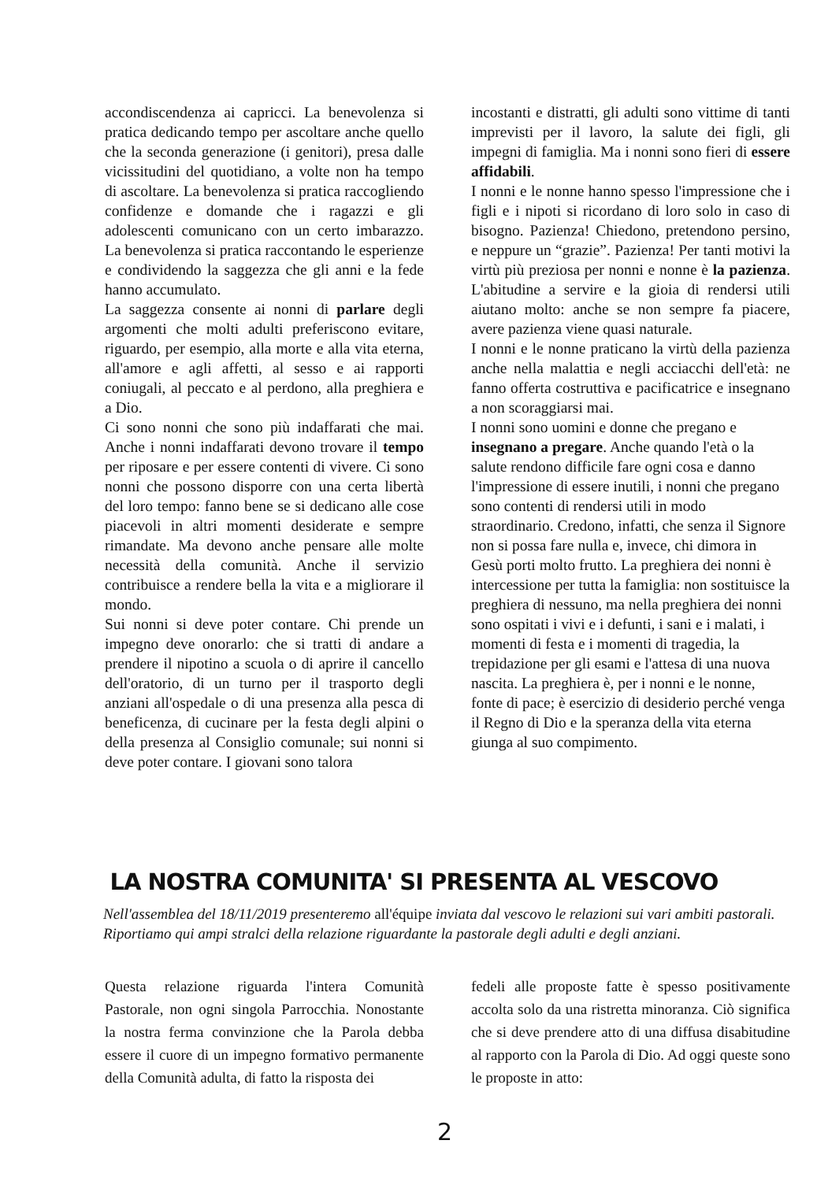accondiscendenza ai capricci. La benevolenza si pratica dedicando tempo per ascoltare anche quello che la seconda generazione (i genitori), presa dalle vicissitudini del quotidiano, a volte non ha tempo di ascoltare. La benevolenza si pratica raccogliendo confidenze e domande che i ragazzi e gli adolescenti comunicano con un certo imbarazzo. La benevolenza si pratica raccontando le esperienze e condividendo la saggezza che gli anni e la fede hanno accumulato.
La saggezza consente ai nonni di parlare degli argomenti che molti adulti preferiscono evitare, riguardo, per esempio, alla morte e alla vita eterna, all'amore e agli affetti, al sesso e ai rapporti coniugali, al peccato e al perdono, alla preghiera e a Dio.
Ci sono nonni che sono più indaffarati che mai. Anche i nonni indaffarati devono trovare il tempo per riposare e per essere contenti di vivere. Ci sono nonni che possono disporre con una certa libertà del loro tempo: fanno bene se si dedicano alle cose piacevoli in altri momenti desiderate e sempre rimandate. Ma devono anche pensare alle molte necessità della comunità. Anche il servizio contribuisce a rendere bella la vita e a migliorare il mondo.
Sui nonni si deve poter contare. Chi prende un impegno deve onorarlo: che si tratti di andare a prendere il nipotino a scuola o di aprire il cancello dell'oratorio, di un turno per il trasporto degli anziani all'ospedale o di una presenza alla pesca di beneficenza, di cucinare per la festa degli alpini o della presenza al Consiglio comunale; sui nonni si deve poter contare. I giovani sono talora
incostanti e distratti, gli adulti sono vittime di tanti imprevisti per il lavoro, la salute dei figli, gli impegni di famiglia. Ma i nonni sono fieri di essere affidabili.
I nonni e le nonne hanno spesso l'impressione che i figli e i nipoti si ricordano di loro solo in caso di bisogno. Pazienza! Chiedono, pretendono persino, e neppure un “grazie”. Pazienza! Per tanti motivi la virtù più preziosa per nonni e nonne è la pazienza. L'abitudine a servire e la gioia di rendersi utili aiutano molto: anche se non sempre fa piacere, avere pazienza viene quasi naturale.
I nonni e le nonne praticano la virtù della pazienza anche nella malattia e negli acciacchi dell'età: ne fanno offerta costruttiva e pacificatrice e insegnano a non scoraggiarsi mai.
I nonni sono uomini e donne che pregano e insegnano a pregare. Anche quando l'età o la salute rendono difficile fare ogni cosa e danno l'impressione di essere inutili, i nonni che pregano sono contenti di rendersi utili in modo straordinario. Credono, infatti, che senza il Signore non si possa fare nulla e, invece, chi dimora in Gesù porti molto frutto. La preghiera dei nonni è intercessione per tutta la famiglia: non sostituisce la preghiera di nessuno, ma nella preghiera dei nonni sono ospitati i vivi e i defunti, i sani e i malati, i momenti di festa e i momenti di tragedia, la trepidazione per gli esami e l'attesa di una nuova nascita. La preghiera è, per i nonni e le nonne, fonte di pace; è esercizio di desiderio perché venga il Regno di Dio e la speranza della vita eterna giunga al suo compimento.
LA NOSTRA COMUNITA' SI PRESENTA AL VESCOVO
Nell'assemblea del 18/11/2019 presenteremo all'équipe inviata dal vescovo le relazioni sui vari ambiti pastorali. Riportiamo qui ampi stralci della relazione riguardante la pastorale degli adulti e degli anziani.
Questa relazione riguarda l'intera Comunità Pastorale, non ogni singola Parrocchia. Nonostante la nostra ferma convinzione che la Parola debba essere il cuore di un impegno formativo permanente della Comunità adulta, di fatto la risposta dei
fedeli alle proposte fatte è spesso positivamente accolta solo da una ristretta minoranza. Ciò significa che si deve prendere atto di una diffusa disabitudine al rapporto con la Parola di Dio. Ad oggi queste sono le proposte in atto:
2